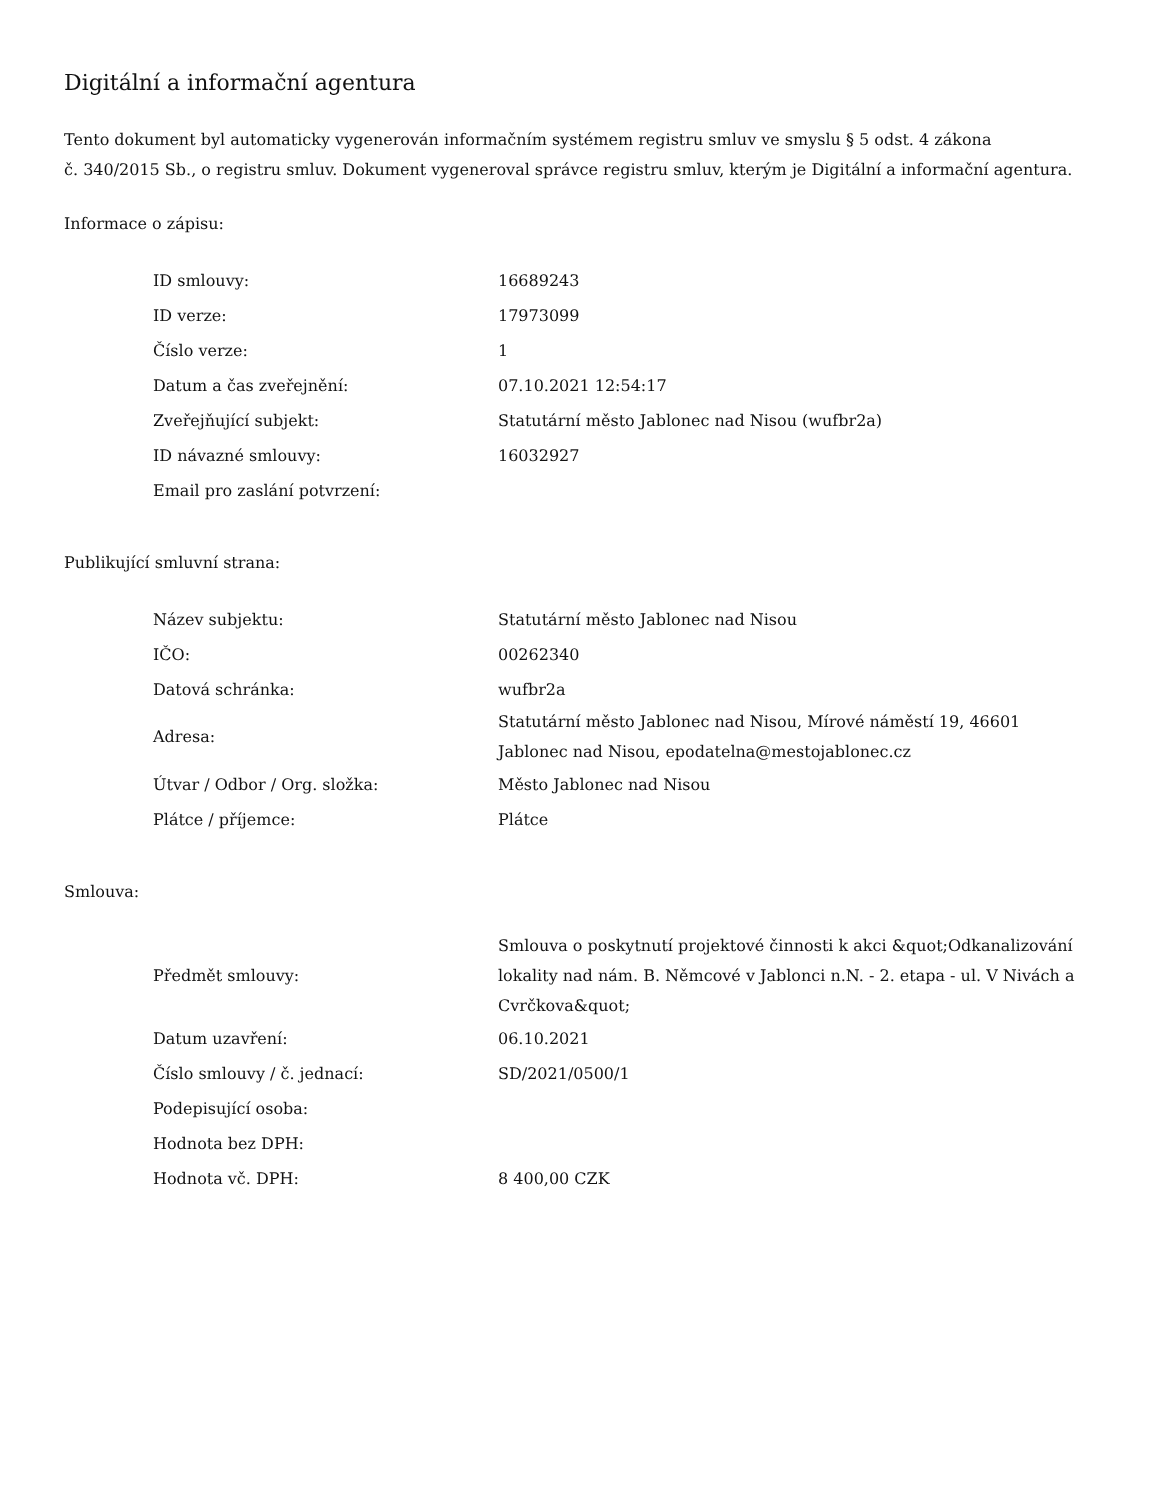Digitální a informační agentura
Tento dokument byl automaticky vygenerován informačním systémem registru smluv ve smyslu § 5 odst. 4 zákona
č. 340/2015 Sb., o registru smluv. Dokument vygeneroval správce registru smluv, kterým je Digitální a informační agentura.
Informace o zápisu:
| ID smlouvy: | 16689243 |
| ID verze: | 17973099 |
| Číslo verze: | 1 |
| Datum a čas zveřejnění: | 07.10.2021 12:54:17 |
| Zveřejňující subjekt: | Statutární město Jablonec nad Nisou (wufbr2a) |
| ID návazné smlouvy: | 16032927 |
| Email pro zaslání potvrzení: | |
Publikující smluvní strana:
| Název subjektu: | Statutární město Jablonec nad Nisou |
| IČO: | 00262340 |
| Datová schránka: | wufbr2a |
| Adresa: | Statutární město Jablonec nad Nisou, Mírové náměstí 19, 46601 Jablonec nad Nisou, epodatelna@mestojablonec.cz |
| Útvar / Odbor / Org. složka: | Město Jablonec nad Nisou |
| Plátce / příjemce: | Plátce |
Smlouva:
| Předmět smlouvy: | Smlouva o poskytnutí projektové činnosti k akci &quot;Odkanalizování lokality nad nám. B. Němcové v Jablonci n.N. - 2. etapa - ul. V Nivách a Cvrčkova&quot; |
| Datum uzavření: | 06.10.2021 |
| Číslo smlouvy / č. jednací: | SD/2021/0500/1 |
| Podepisující osoba: | |
| Hodnota bez DPH: | |
| Hodnota vč. DPH: | 8 400,00 CZK |